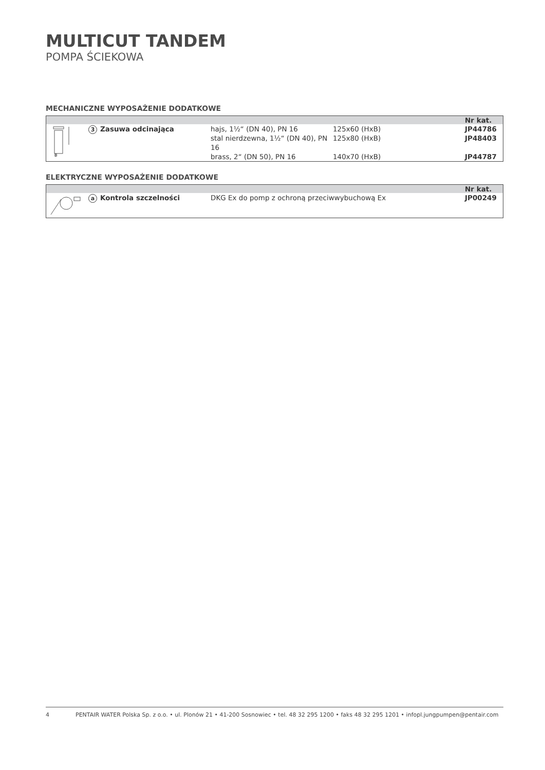MULTICUT TANDEM
POMPA ŚCIEKOWA
MECHANICZNE WYPOSAŻENIE DODATKOWE
| | | | | Nr kat. |
| --- | --- | --- | --- | --- |
| B | 3 Zasuwa odcinająca | hajs, 1½“ (DN 40), PN 16 | 125x60 (HxB) | JP44786 |
| | | stal nierdzewna, 1½“ (DN 40), PN 16 | 125x80 (HxB) | JP48403 |
| | | brass, 2“ (DN 50), PN 16 | 140x70 (HxB) | JP44787 |
ELEKTRYCZNE WYPOSAŻENIE DODATKOWE
| | | | Nr kat. |
| --- | --- | --- | --- |
| | a Kontrola szczelności | DKG Ex do pomp z ochroną przeciwwybuchową Ex | JP00249 |
4 PENTAIR WATER Polska Sp. z o.o. • ul. Plonów 21 • 41-200 Sosnowiec • tel. 48 32 295 1200 • faks 48 32 295 1201 • infopl.jungpumpen@pentair.com